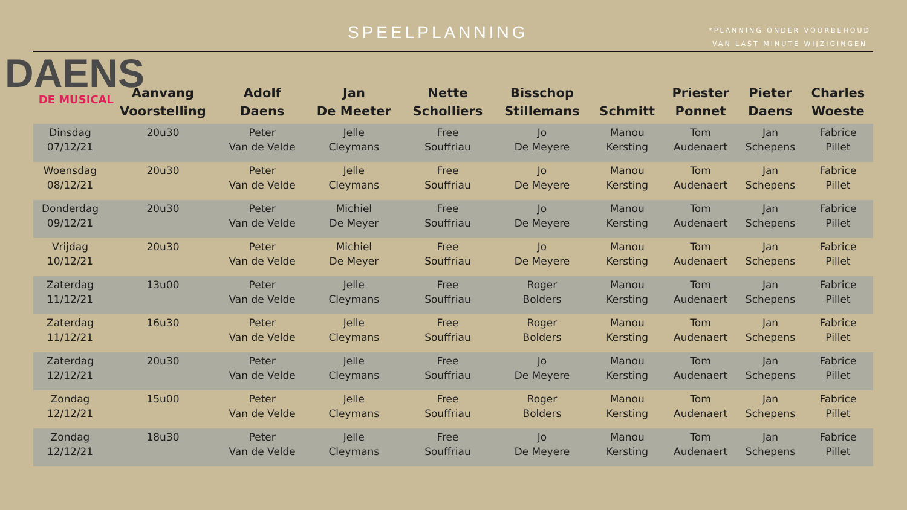SPEELPLANNING
*PLANNING ONDER VOORBEHOUD
VAN LAST MINUTE WIJZIGINGEN
DAENS
DE MUSICAL
| | Aanvang Voorstelling | Adolf Daens | Jan De Meeter | Nette Scholliers | Bisschop Stillemans | Schmitt | Priester Ponnet | Pieter Daens | Charles Woeste |
| --- | --- | --- | --- | --- | --- | --- | --- | --- | --- |
| Dinsdag 07/12/21 | 20u30 | Peter Van de Velde | Jelle Cleymans | Free Souffriau | Jo De Meyere | Manou Kersting | Tom Audenaert | Jan Schepens | Fabrice Pillet |
| Woensdag 08/12/21 | 20u30 | Peter Van de Velde | Jelle Cleymans | Free Souffriau | Jo De Meyere | Manou Kersting | Tom Audenaert | Jan Schepens | Fabrice Pillet |
| Donderdag 09/12/21 | 20u30 | Peter Van de Velde | Michiel De Meyer | Free Souffriau | Jo De Meyere | Manou Kersting | Tom Audenaert | Jan Schepens | Fabrice Pillet |
| Vrijdag 10/12/21 | 20u30 | Peter Van de Velde | Michiel De Meyer | Free Souffriau | Jo De Meyere | Manou Kersting | Tom Audenaert | Jan Schepens | Fabrice Pillet |
| Zaterdag 11/12/21 | 13u00 | Peter Van de Velde | Jelle Cleymans | Free Souffriau | Roger Bolders | Manou Kersting | Tom Audenaert | Jan Schepens | Fabrice Pillet |
| Zaterdag 11/12/21 | 16u30 | Peter Van de Velde | Jelle Cleymans | Free Souffriau | Roger Bolders | Manou Kersting | Tom Audenaert | Jan Schepens | Fabrice Pillet |
| Zaterdag 12/12/21 | 20u30 | Peter Van de Velde | Jelle Cleymans | Free Souffriau | Jo De Meyere | Manou Kersting | Tom Audenaert | Jan Schepens | Fabrice Pillet |
| Zondag 12/12/21 | 15u00 | Peter Van de Velde | Jelle Cleymans | Free Souffriau | Roger Bolders | Manou Kersting | Tom Audenaert | Jan Schepens | Fabrice Pillet |
| Zondag 12/12/21 | 18u30 | Peter Van de Velde | Jelle Cleymans | Free Souffriau | Jo De Meyere | Manou Kersting | Tom Audenaert | Jan Schepens | Fabrice Pillet |